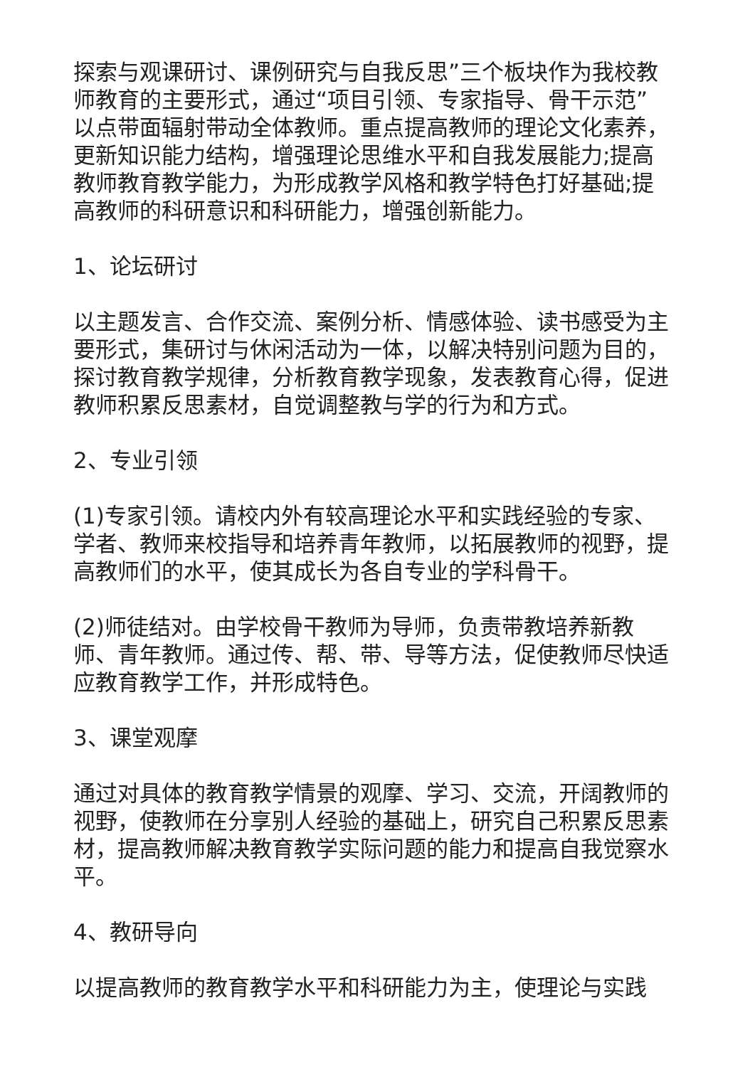探索与观课研讨、课例研究与自我反思”三个板块作为我校教师教育的主要形式，通过“项目引领、专家指导、骨干示范”以点带面辐射带动全体教师。重点提高教师的理论文化素养，更新知识能力结构，增强理论思维水平和自我发展能力;提高教师教育教学能力，为形成教学风格和教学特色打好基础;提高教师的科研意识和科研能力，增强创新能力。
1、论坛研讨
以主题发言、合作交流、案例分析、情感体验、读书感受为主要形式，集研讨与休闲活动为一体，以解决特别问题为目的，探讨教育教学规律，分析教育教学现象，发表教育心得，促进教师积累反思素材，自觉调整教与学的行为和方式。
2、专业引领
(1)专家引领。请校内外有较高理论水平和实践经验的专家、学者、教师来校指导和培养青年教师，以拓展教师的视野，提高教师们的水平，使其成长为各自专业的学科骨干。
(2)师徒结对。由学校骨干教师为导师，负责带教培养新教师、青年教师。通过传、帮、带、导等方法，促使教师尽快适应教育教学工作，并形成特色。
3、课堂观摩
通过对具体的教育教学情景的观摩、学习、交流，开阔教师的视野，使教师在分享别人经验的基础上，研究自己积累反思素材，提高教师解决教育教学实际问题的能力和提高自我觉察水平。
4、教研导向
以提高教师的教育教学水平和科研能力为主，使理论与实践